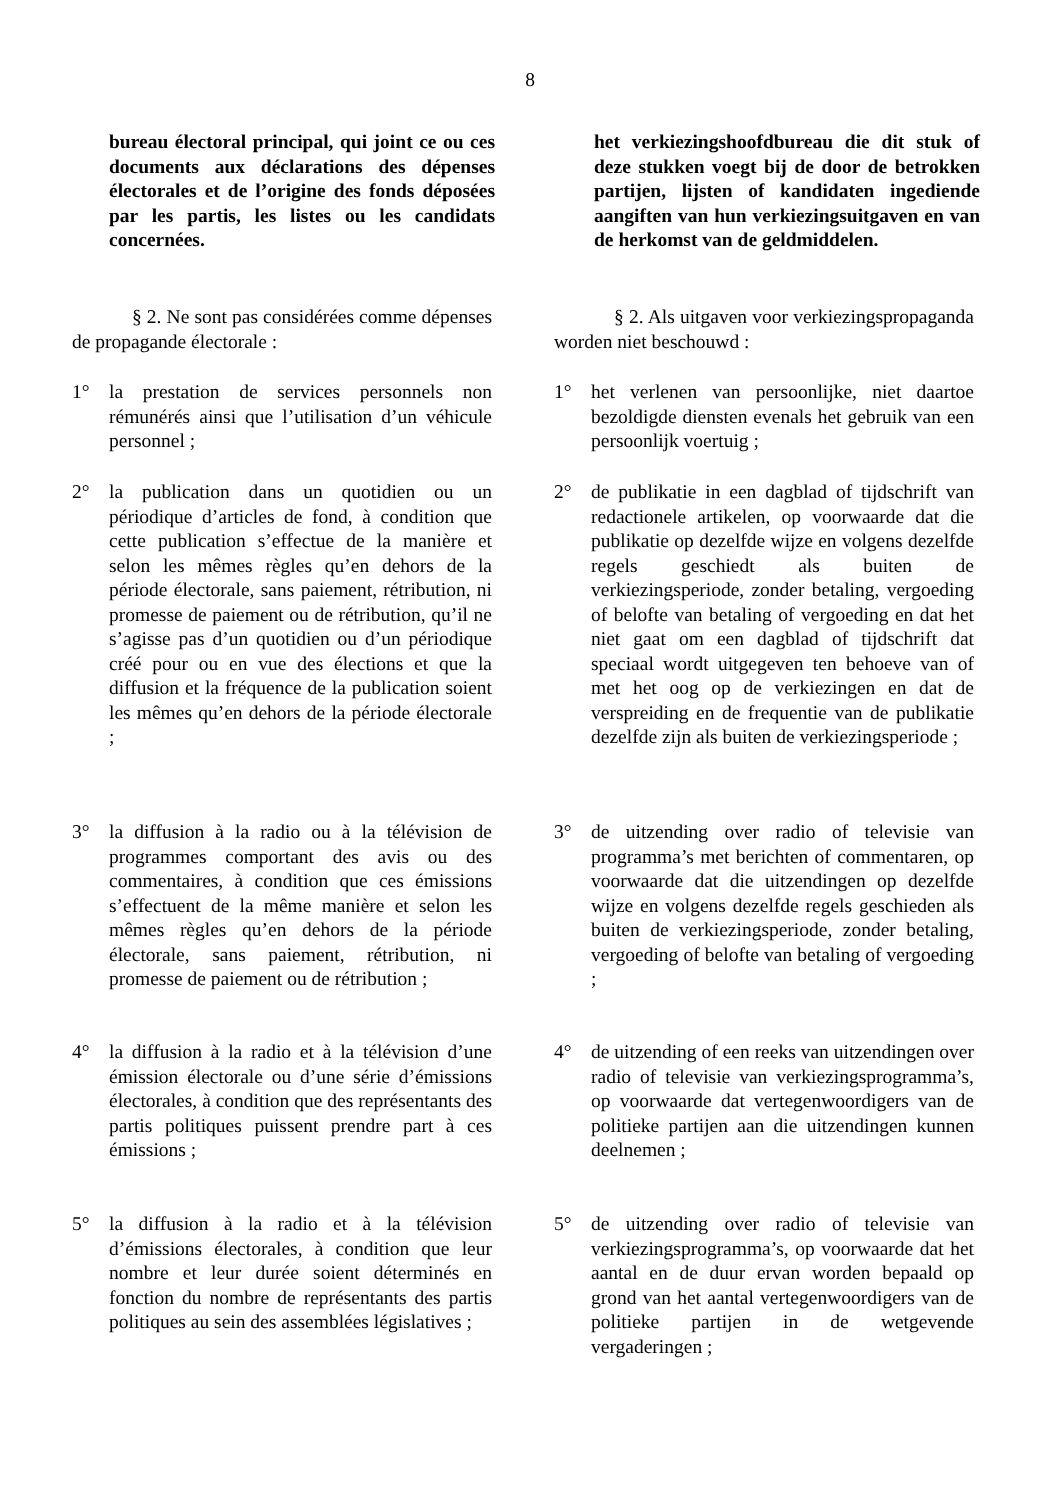8
bureau électoral principal, qui joint ce ou ces documents aux déclarations des dépenses électorales et de l’origine des fonds déposées par les partis, les listes ou les candidats concernées.
het verkiezingshoofdbureau die dit stuk of deze stukken voegt bij de door de betrokken partijen, lijsten of kandidaten ingediende aangiften van hun verkiezingsuitgaven en van de herkomst van de geldmiddelen.
§ 2. Ne sont pas considérées comme dépenses de propagande électorale :
§ 2. Als uitgaven voor verkiezingspropaganda worden niet beschouwd :
1° la prestation de services personnels non rémunérés ainsi que l’utilisation d’un véhicule personnel ;
1° het verlenen van persoonlijke, niet daartoe bezoldigde diensten evenals het gebruik van een persoonlijk voertuig ;
2° la publication dans un quotidien ou un périodique d’articles de fond, à condition que cette publication s’effectue de la manière et selon les mêmes règles qu’en dehors de la période électorale, sans paiement, rétribution, ni promesse de paiement ou de rétribution, qu’il ne s’agisse pas d’un quotidien ou d’un périodique créé pour ou en vue des élections et que la diffusion et la fréquence de la publication soient les mêmes qu’en dehors de la période électorale ;
2° de publikatie in een dagblad of tijdschrift van redactionele artikelen, op voorwaarde dat die publikatie op dezelfde wijze en volgens dezelfde regels geschiedt als buiten de verkiezingsperiode, zonder betaling, vergoeding of belofte van betaling of vergoeding en dat het niet gaat om een dagblad of tijdschrift dat speciaal wordt uitgegeven ten behoeve van of met het oog op de verkiezingen en dat de verspreiding en de frequentie van de publikatie dezelfde zijn als buiten de verkiezingsperiode ;
3° la diffusion à la radio ou à la télévision de programmes comportant des avis ou des commentaires, à condition que ces émissions s’effectuent de la même manière et selon les mêmes règles qu’en dehors de la période électorale, sans paiement, rétribution, ni promesse de paiement ou de rétribution ;
3° de uitzending over radio of televisie van programma’s met berichten of commentaren, op voorwaarde dat die uitzendingen op dezelfde wijze en volgens dezelfde regels geschieden als buiten de verkiezingsperiode, zonder betaling, vergoeding of belofte van betaling of vergoeding ;
4° la diffusion à la radio et à la télévision d’une émission électorale ou d’une série d’émissions électorales, à condition que des représentants des partis politiques puissent prendre part à ces émissions ;
4° de uitzending of een reeks van uitzendingen over radio of televisie van verkiezingsprogramma’s, op voorwaarde dat vertegenwoordigers van de politieke partijen aan die uitzendingen kunnen deelnemen ;
5° la diffusion à la radio et à la télévision d’émissions électorales, à condition que leur nombre et leur durée soient déterminés en fonction du nombre de représentants des partis politiques au sein des assemblées législatives ;
5° de uitzending over radio of televisie van verkiezingsprogramma’s, op voorwaarde dat het aantal en de duur ervan worden bepaald op grond van het aantal vertegenwoordigers van de politieke partijen in de wetgevende vergaderingen ;